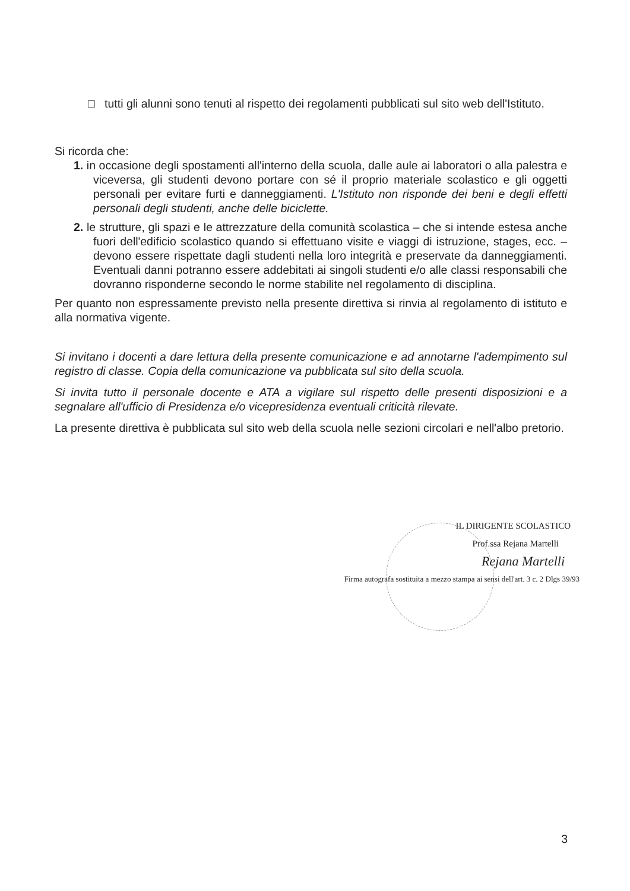□ tutti gli alunni sono tenuti al rispetto dei regolamenti pubblicati sul sito web dell'Istituto.
Si ricorda che:
1. in occasione degli spostamenti all'interno della scuola, dalle aule ai laboratori o alla palestra e viceversa, gli studenti devono portare con sé il proprio materiale scolastico e gli oggetti personali per evitare furti e danneggiamenti. L'Istituto non risponde dei beni e degli effetti personali degli studenti, anche delle biciclette.
2. le strutture, gli spazi e le attrezzature della comunità scolastica – che si intende estesa anche fuori dell'edificio scolastico quando si effettuano visite e viaggi di istruzione, stages, ecc. – devono essere rispettate dagli studenti nella loro integrità e preservate da danneggiamenti. Eventuali danni potranno essere addebitati ai singoli studenti e/o alle classi responsabili che dovranno risponderne secondo le norme stabilite nel regolamento di disciplina.
Per quanto non espressamente previsto nella presente direttiva si rinvia al regolamento di istituto e alla normativa vigente.
Si invitano i docenti a dare lettura della presente comunicazione e ad annotarne l'adempimento sul registro di classe. Copia della comunicazione va pubblicata sul sito della scuola.
Si invita tutto il personale docente e ATA a vigilare sul rispetto delle presenti disposizioni e a segnalare all'ufficio di Presidenza e/o vicepresidenza eventuali criticità rilevate.
La presente direttiva è pubblicata sul sito web della scuola nelle sezioni circolari e nell'albo pretorio.
IL DIRIGENTE SCOLASTICO
Prof.ssa Rejana Martelli
Rejana Martelli
Firma autografa sostituita a mezzo stampa ai sensi dell'art. 3 c. 2 Dlgs 39/93
3